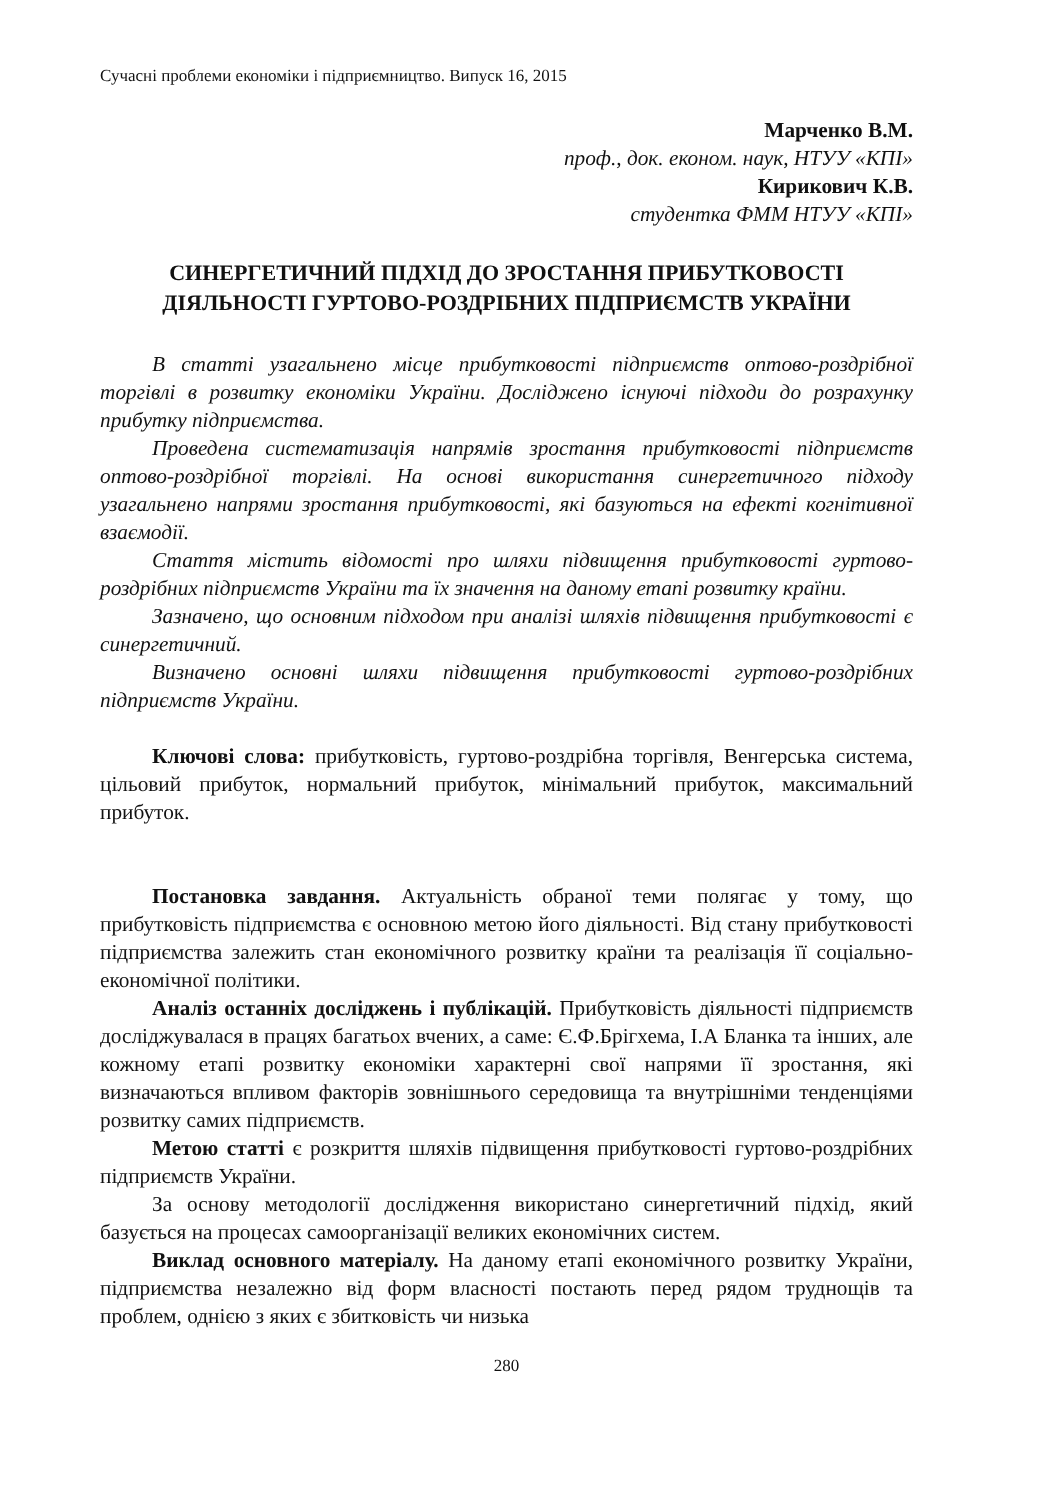Сучасні проблеми економіки і підприємництво. Випуск 16, 2015
Марченко В.М.
проф., док. економ. наук, НТУУ «КПІ»
Кирикович К.В.
студентка ФММ НТУУ «КПІ»
СИНЕРГЕТИЧНИЙ ПІДХІД ДО ЗРОСТАННЯ ПРИБУТКОВОСТІ ДІЯЛЬНОСТІ ГУРТОВО-РОЗДРІБНИХ ПІДПРИЄМСТВ УКРАЇНИ
В статті узагальнено місце прибутковості підприємств оптово-роздрібної торгівлі в розвитку економіки України. Досліджено існуючі підходи до розрахунку прибутку підприємства.
Проведена систематизація напрямів зростання прибутковості підприємств оптово-роздрібної торгівлі. На основі використання синергетичного підходу узагальнено напрями зростання прибутковості, які базуються на ефекті когнітивної взаємодії.
Стаття містить відомості про шляхи підвищення прибутковості гуртово-роздрібних підприємств України та їх значення на даному етапі розвитку країни.
Зазначено, що основним підходом при аналізі шляхів підвищення прибутковості є синергетичний.
Визначено основні шляхи підвищення прибутковості гуртово-роздрібних підприємств України.
Ключові слова: прибутковість, гуртово-роздрібна торгівля, Венгерська система, цільовий прибуток, нормальний прибуток, мінімальний прибуток, максимальний прибуток.
Постановка завдання. Актуальність обраної теми полягає у тому, що прибутковість підприємства є основною метою його діяльності. Від стану прибутковості підприємства залежить стан економічного розвитку країни та реалізація її соціально-економічної політики.
Аналіз останніх досліджень і публікацій. Прибутковість діяльності підприємств досліджувалася в працях багатьох вчених, а саме: Є.Ф.Брігхема, І.А Бланка та інших, але кожному етапі розвитку економіки характерні свої напрями її зростання, які визначаються впливом факторів зовнішнього середовища та внутрішніми тенденціями розвитку самих підприємств.
Метою статті є розкриття шляхів підвищення прибутковості гуртово-роздрібних підприємств України.
За основу методології дослідження використано синергетичний підхід, який базується на процесах самоорганізації великих економічних систем.
Виклад основного матеріалу. На даному етапі економічного розвитку України, підприємства незалежно від форм власності постають перед рядом труднощів та проблем, однією з яких є збитковість чи низька
280